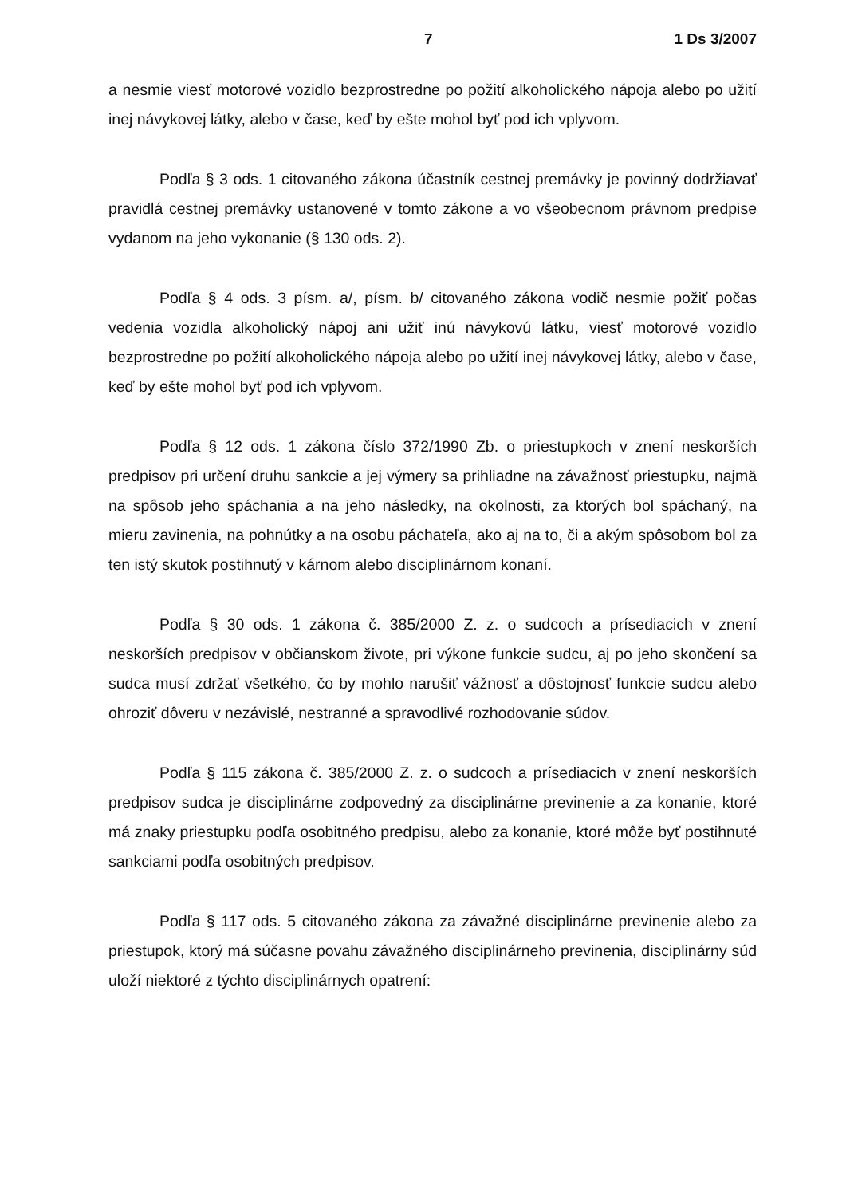7 1 Ds 3/2007
a nesmie viesť motorové vozidlo bezprostredne po požití alkoholického nápoja alebo po užití inej návykovej látky, alebo v čase, keď by ešte mohol byť pod ich vplyvom.
Podľa § 3 ods. 1 citovaného zákona účastník cestnej premávky je povinný dodržiavať pravidlá cestnej premávky ustanovené v tomto zákone a vo všeobecnom právnom predpise vydanom na jeho vykonanie (§ 130 ods. 2).
Podľa § 4 ods. 3 písm. a/, písm. b/ citovaného zákona vodič nesmie požiť počas vedenia vozidla alkoholický nápoj ani užiť inú návykovú látku, viesť motorové vozidlo bezprostredne po požití alkoholického nápoja alebo po užití inej návykovej látky, alebo v čase, keď by ešte mohol byť pod ich vplyvom.
Podľa § 12 ods. 1 zákona číslo 372/1990 Zb. o priestupkoch v znení neskorších predpisov pri určení druhu sankcie a jej výmery sa prihliadne na závažnosť priestupku, najmä na spôsob jeho spáchania a na jeho následky, na okolnosti, za ktorých bol spáchaný, na mieru zavinenia, na pohnútky a na osobu páchateľa, ako aj na to, či a akým spôsobom bol za ten istý skutok postihnutý v kárnom alebo disciplinárnom konaní.
Podľa § 30 ods. 1 zákona č. 385/2000 Z. z. o sudcoch a prísediacich v znení neskorších predpisov v občianskom živote, pri výkone funkcie sudcu, aj po jeho skončení sa sudca musí zdržať všetkého, čo by mohlo narušiť vážnosť a dôstojnosť funkcie sudcu alebo ohroziť dôveru v nezávislé, nestranné a spravodlivé rozhodovanie súdov.
Podľa § 115 zákona č. 385/2000 Z. z. o sudcoch a prísediacich v znení neskorších predpisov sudca je disciplinárne zodpovedný za disciplinárne previnenie a za konanie, ktoré má znaky priestupku podľa osobitného predpisu, alebo za konanie, ktoré môže byť postihnuté sankciami podľa osobitných predpisov.
Podľa § 117 ods. 5 citovaného zákona za závažné disciplinárne previnenie alebo za priestupok, ktorý má súčasne povahu závažného disciplinárneho previnenia, disciplinárny súd uloží niektoré z týchto disciplinárnych opatrení: